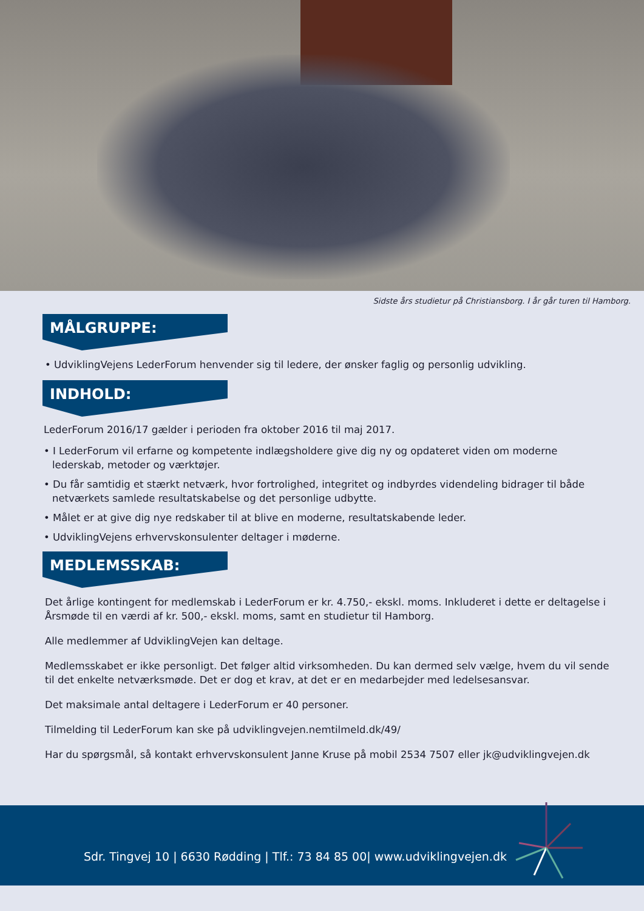Sidste års studietur på Christiansborg. I år går turen til Hamborg.
MÅLGRUPPE:
• UdviklingVejens LederForum henvender sig til ledere, der ønsker faglig og personlig udvikling.
INDHOLD:
LederForum 2016/17 gælder i perioden fra oktober 2016 til maj 2017.
• I LederForum vil erfarne og kompetente indlægsholdere give dig ny og opdateret viden om moderne lederskab, metoder og værktøjer.
• Du får samtidig et stærkt netværk, hvor fortrolighed, integritet og indbyrdes videndeling bidrager til både netværkets samlede resultatskabelse og det personlige udbytte.
• Målet er at give dig nye redskaber til at blive en moderne, resultatskabende leder.
• UdviklingVejens erhvervskonsulenter deltager i møderne.
MEDLEMSSKAB:
Det årlige kontingent for medlemskab i LederForum er kr. 4.750,- ekskl. moms. Inkluderet i dette er deltagelse i Årsmøde til en værdi af kr. 500,- ekskl. moms, samt en studietur til Hamborg.
Alle medlemmer af UdviklingVejen kan deltage.
Medlemsskabet er ikke personligt. Det følger altid virksomheden. Du kan dermed selv vælge, hvem du vil sende til det enkelte netværksmøde. Det er dog et krav, at det er en medarbejder med ledelsesansvar.
Det maksimale antal deltagere i LederForum er 40 personer.
Tilmelding til LederForum kan ske på udviklingvejen.nemtilmeld.dk/49/
Har du spørgsmål, så kontakt erhvervskonsulent Janne Kruse på mobil 2534 7507 eller jk@udviklingvejen.dk
Sdr. Tingvej 10 | 6630 Rødding | Tlf.: 73 84 85 00| www.udviklingvejen.dk